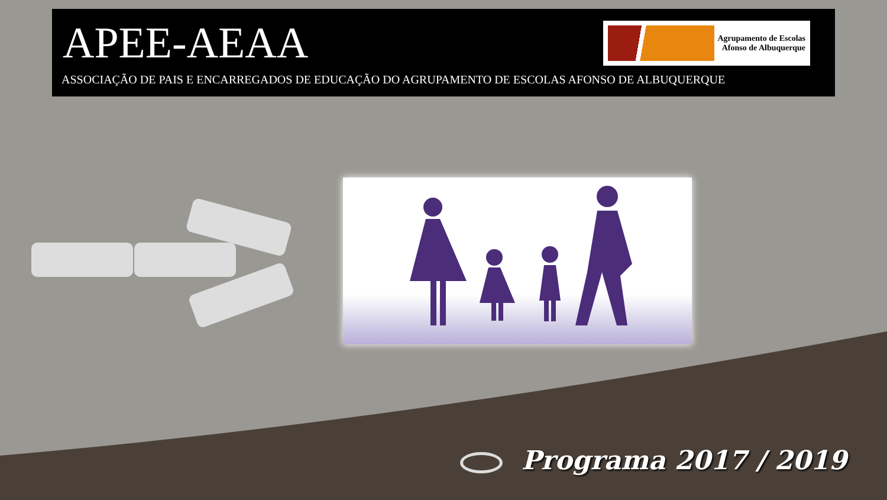APEE-AEAA
ASSOCIAÇÃO DE PAIS E ENCARREGADOS DE EDUCAÇÃO DO AGRUPAMENTO DE ESCOLAS AFONSO DE ALBUQUERQUE
Agrupamento de Escolas
Afonso de Albuquerque
Programa 2017 / 2019